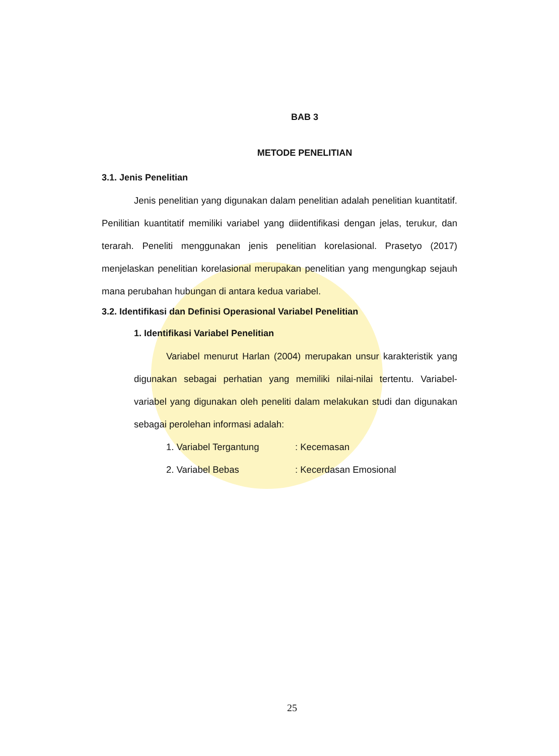BAB 3
METODE PENELITIAN
3.1. Jenis Penelitian
Jenis penelitian yang digunakan dalam penelitian adalah penelitian kuantitatif. Penilitian kuantitatif memiliki variabel yang diidentifikasi dengan jelas, terukur, dan terarah. Peneliti menggunakan jenis penelitian korelasional. Prasetyo (2017) menjelaskan penelitian korelasional merupakan penelitian yang mengungkap sejauh mana perubahan hubungan di antara kedua variabel.
3.2. Identifikasi dan Definisi Operasional Variabel Penelitian
1. Identifikasi Variabel Penelitian
Variabel menurut Harlan (2004) merupakan unsur karakteristik yang digunakan sebagai perhatian yang memiliki nilai-nilai tertentu. Variabel-variabel yang digunakan oleh peneliti dalam melakukan studi dan digunakan sebagai perolehan informasi adalah:
1. Variabel Tergantung : Kecemasan
2. Variabel Bebas : Kecerdasan Emosional
25